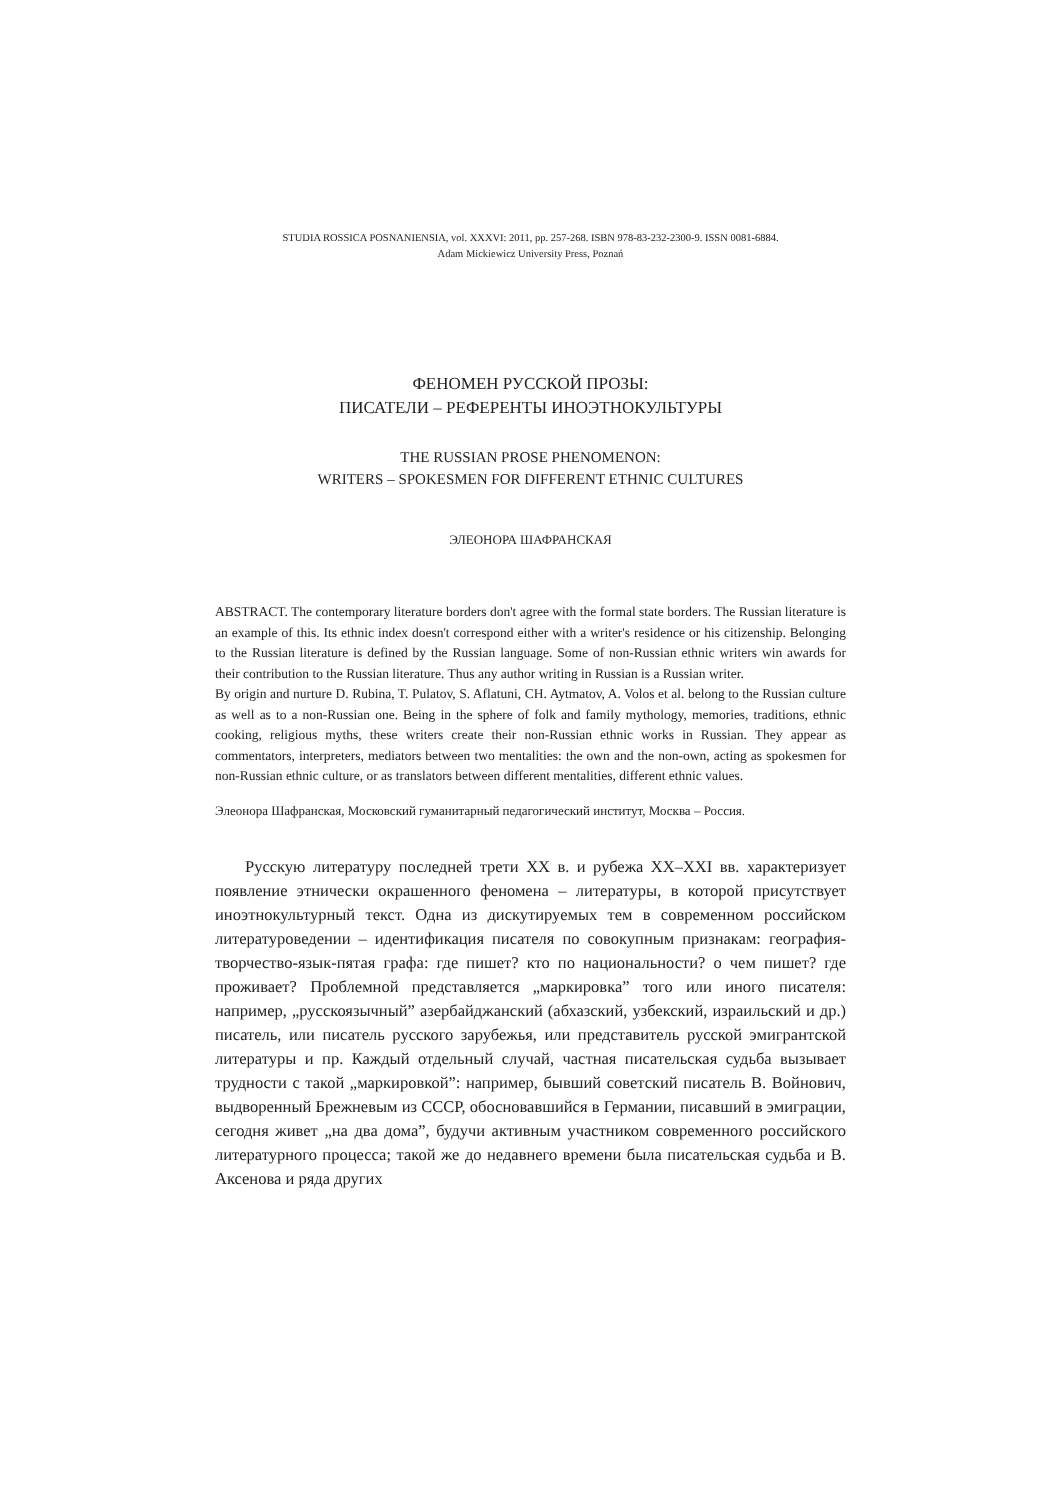STUDIA ROSSICA POSNANIENSIA, vol. XXXVI: 2011, pp. 257-268. ISBN 978-83-232-2300-9. ISSN 0081-6884.
Adam Mickiewicz University Press, Poznań
ФЕНОМЕН РУССКОЙ ПРОЗЫ:
ПИСАТЕЛИ – РЕФЕРЕНТЫ ИНОЭТНОКУЛЬТУРЫ
THE RUSSIAN PROSE PHENOMENON:
WRITERS – SPOKESMEN FOR DIFFERENT ETHNIC CULTURES
ЭЛЕОНОРА ШАФРАНСКАЯ
ABSTRACT. The contemporary literature borders don't agree with the formal state borders. The Russian literature is an example of this. Its ethnic index doesn't correspond either with a writer's residence or his citizenship. Belonging to the Russian literature is defined by the Russian language. Some of non-Russian ethnic writers win awards for their contribution to the Russian literature. Thus any author writing in Russian is a Russian writer.
By origin and nurture D. Rubina, T. Pulatov, S. Aflatuni, CH. Aytmatov, A. Volos et al. belong to the Russian culture as well as to a non-Russian one. Being in the sphere of folk and family mythology, memories, traditions, ethnic cooking, religious myths, these writers create their non-Russian ethnic works in Russian. They appear as commentators, interpreters, mediators between two mentalities: the own and the non-own, acting as spokesmen for non-Russian ethnic culture, or as translators between different mentalities, different ethnic values.
Элеонора Шафранская, Московский гуманитарный педагогический институт, Москва – Россия.
Русскую литературу последней трети XX в. и рубежа XX–XXI вв. характеризует появление этнически окрашенного феномена – литературы, в которой присутствует иноэтнокультурный текст. Одна из дискутируемых тем в современном российском литературоведении – идентификация писателя по совокупным признакам: география-творчество-язык-пятая графа: где пишет? кто по национальности? о чем пишет? где проживает? Проблемной представляется „маркировка” того или иного писателя: например, „русскоязычный” азербайджанский (абхазский, узбекский, израильский и др.) писатель, или писатель русского зарубежья, или представитель русской эмигрантской литературы и пр. Каждый отдельный случай, частная писательская судьба вызывает трудности с такой „маркировкой”: например, бывший советский писатель В. Войнович, выдворенный Брежневым из СССР, обосновавшийся в Германии, писавший в эмиграции, сегодня живет „на два дома”, будучи активным участником современного российского литературного процесса; такой же до недавнего времени была писательская судьба и В. Аксенова и ряда других